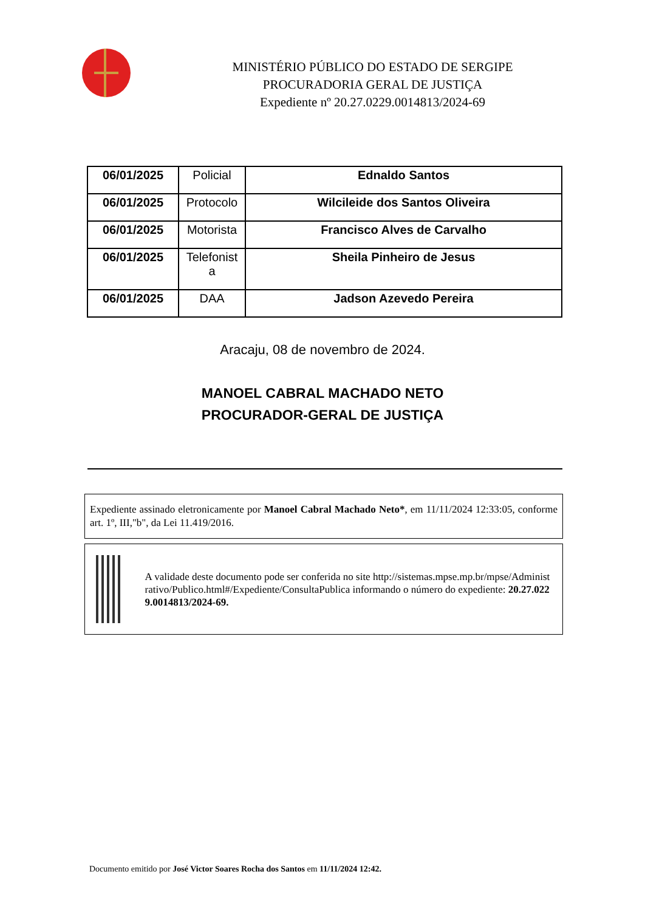MINISTÉRIO PÚBLICO DO ESTADO DE SERGIPE
PROCURADORIA GERAL DE JUSTIÇA
Expediente nº 20.27.0229.0014813/2024-69
| 06/01/2025 | Policial | Ednaldo Santos |
| 06/01/2025 | Protocolo | Wilcileide dos Santos Oliveira |
| 06/01/2025 | Motorista | Francisco Alves de Carvalho |
| 06/01/2025 | Telefonist a | Sheila Pinheiro de Jesus |
| 06/01/2025 | DAA | Jadson Azevedo Pereira |
Aracaju, 08 de novembro de 2024.
MANOEL CABRAL MACHADO NETO
PROCURADOR-GERAL DE JUSTIÇA
Expediente assinado eletronicamente por Manoel Cabral Machado Neto*, em 11/11/2024 12:33:05, conforme art. 1º, III,"b", da Lei 11.419/2016.
A validade deste documento pode ser conferida no site http://sistemas.mpse.mp.br/mpse/Administrativo/Publico.html#/Expediente/ConsultaPublica informando o número do expediente: 20.27.0229.0014813/2024-69.
Documento emitido por José Victor Soares Rocha dos Santos em 11/11/2024 12:42.